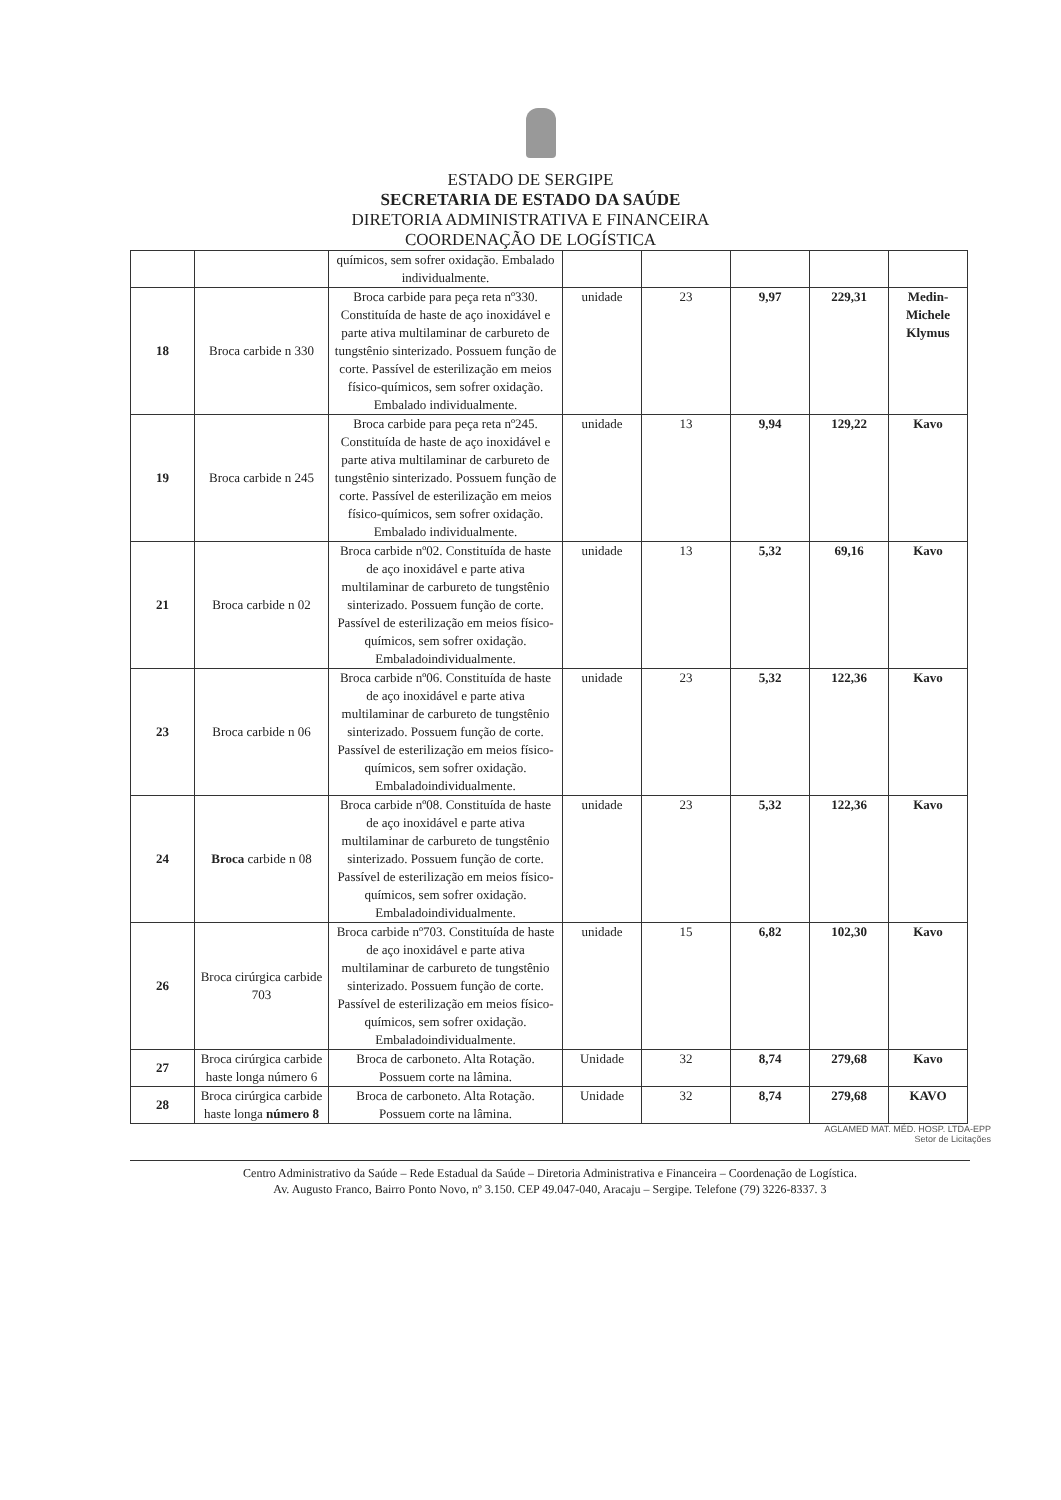ESTADO DE SERGIPE
SECRETARIA DE ESTADO DA SAÚDE
DIRETORIA ADMINISTRATIVA E FINANCEIRA
COORDENAÇÃO DE LOGÍSTICA
| | | químicos, sem sofrer oxidação. Embalado individualmente. | | | | | |
| 18 | Broca carbide n 330 | Broca carbide para peça reta nº330. Constituída de haste de aço inoxidável e parte ativa multilaminar de carbureto de tungstênio sinterizado. Possuem função de corte. Passível de esterilização em meios físico-químicos, sem sofrer oxidação. Embalado individualmente. | unidade | 23 | 9,97 | 229,31 | Medin-Michele Klymus |
| 19 | Broca carbide n 245 | Broca carbide para peça reta nº245. Constituída de haste de aço inoxidável e parte ativa multilaminar de carbureto de tungstênio sinterizado. Possuem função de corte. Passível de esterilização em meios físico-químicos, sem sofrer oxidação. Embalado individualmente. | unidade | 13 | 9,94 | 129,22 | Kavo |
| 21 | Broca carbide n 02 | Broca carbide nº02. Constituída de haste de aço inoxidável e parte ativa multilaminar de carbureto de tungstênio sinterizado. Possuem função de corte. Passível de esterilização em meios físico-químicos, sem sofrer oxidação. Embaladoindividualmente. | unidade | 13 | 5,32 | 69,16 | Kavo |
| 23 | Broca carbide n 06 | Broca carbide nº06. Constituída de haste de aço inoxidável e parte ativa multilaminar de carbureto de tungstênio sinterizado. Possuem função de corte. Passível de esterilização em meios físico-químicos, sem sofrer oxidação. Embaladoindividualmente. | unidade | 23 | 5,32 | 122,36 | Kavo |
| 24 | Broca carbide n 08 | Broca carbide nº08. Constituída de haste de aço inoxidável e parte ativa multilaminar de carbureto de tungstênio sinterizado. Possuem função de corte. Passível de esterilização em meios físico-químicos, sem sofrer oxidação. Embaladoindividualmente. | unidade | 23 | 5,32 | 122,36 | Kavo |
| 26 | Broca cirúrgica carbide 703 | Broca carbide nº703. Constituída de haste de aço inoxidável e parte ativa multilaminar de carbureto de tungstênio sinterizado. Possuem função de corte. Passível de esterilização em meios físico-químicos, sem sofrer oxidação. Embaladoindividualmente. | unidade | 15 | 6,82 | 102,30 | Kavo |
| 27 | Broca cirúrgica carbide haste longa número 6 | Broca de carboneto. Alta Rotação. Possuem corte na lâmina. | Unidade | 32 | 8,74 | 279,68 | Kavo |
| 28 | Broca cirúrgica carbide haste longa número 8 | Broca de carboneto. Alta Rotação. Possuem corte na lâmina. | Unidade | 32 | 8,74 | 279,68 | KAVO |
AGLAMED MAT. MÉD. HOSP. LTDA-EPP
Setor de Licitações
Centro Administrativo da Saúde – Rede Estadual da Saúde – Diretoria Administrativa e Financeira – Coordenação de Logística.
Av. Augusto Franco, Bairro Ponto Novo, nº 3.150. CEP 49.047-040, Aracaju – Sergipe. Telefone (79) 3226-8337. 3